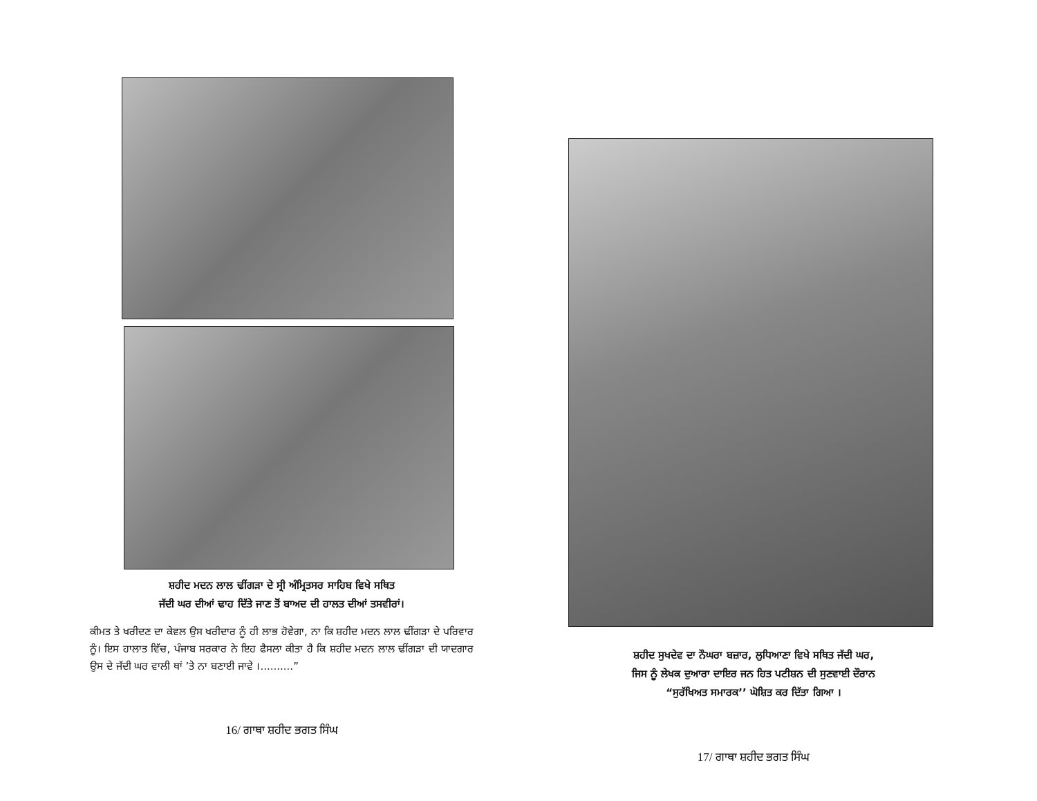ਸ਼ਹੀਦ ਮਦਨ ਲਾਲ ਢੀਂਗੜਾ ਦੇ ਸ੍ਰੀ ਅੰਮ੍ਰਿਤਸਰ ਸਾਹਿਬ ਵਿਖੇ ਸਥਿਤ
ਜੱਦੀ ਘਰ ਦੀਆਂ ਢਾਹ ਦਿੱਤੇ ਜਾਣ ਤੋਂ ਬਾਅਦ ਦੀ ਹਾਲਤ ਦੀਆਂ ਤਸਵੀਰਾਂ।
ਕੀਮਤ ਤੇ ਖਰੀਦਣ ਦਾ ਕੇਵਲ ਉਸ ਖਰੀਦਾਰ ਨੂੰ ਹੀ ਲਾਭ ਹੋਵੇਗਾ, ਨਾ ਕਿ ਸ਼ਹੀਦ ਮਦਨ ਲਾਲ ਢੀਂਗੜਾ ਦੇ ਪਰਿਵਾਰ ਨੂੰ। ਇਸ ਹਾਲਾਤ ਵਿੱਚ, ਪੰਜਾਬ ਸਰਕਾਰ ਨੇ ਇਹ ਫੈਸਲਾ ਕੀਤਾ ਹੈ ਕਿ ਸ਼ਹੀਦ ਮਦਨ ਲਾਲ ਢੀਂਗੜਾ ਦੀ ਯਾਦਗਾਰ ਉਸ ਦੇ ਜੱਦੀ ਘਰ ਵਾਲੀ ਥਾਂ ’ਤੇ ਨਾ ਬਣਾਈ ਜਾਵੇ ।..........”
16/ ਗਾਥਾ ਸ਼ਹੀਦ ਭਗਤ ਸਿੰਘ
ਸ਼ਹੀਦ ਸੁਖਦੇਵ ਦਾ ਨੌਘਰਾ ਬਜ਼ਾਰ, ਲੁਧਿਆਣਾ ਵਿਖੇ ਸਥਿਤ ਜੱਦੀ ਘਰ,
ਜਿਸ ਨੂੰ ਲੇਖਕ ਦੁਆਰਾ ਦਾਇਰ ਜਨ ਹਿਤ ਪਟੀਸ਼ਨ ਦੀ ਸੁਣਵਾਈ ਦੌਰਾਨ
“ਸੁਰੱਖਿਅਤ ਸਮਾਰਕ’’ ਘੋਸ਼ਿਤ ਕਰ ਦਿੱਤਾ ਗਿਆ ।
17/ ਗਾਥਾ ਸ਼ਹੀਦ ਭਗਤ ਸਿੰਘ